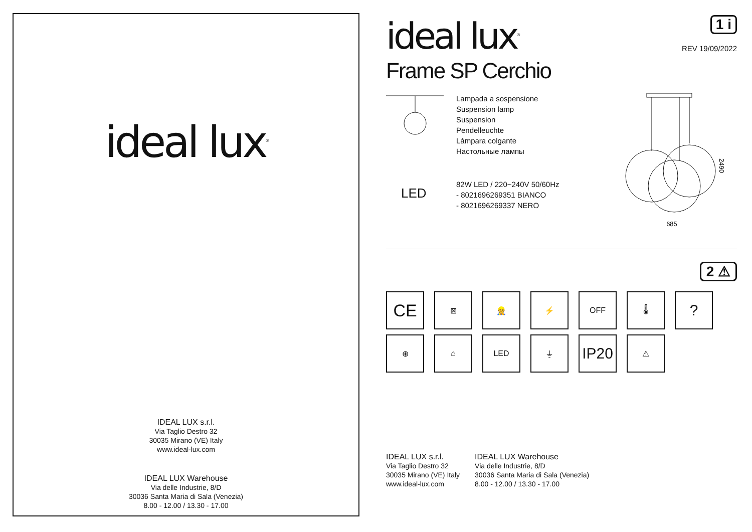ideal lux<sup>®</sup>
IDEAL LUX s.r.l.
Via Taglio Destro 32
30035 Mirano (VE) Italy
www.ideal-lux.com
IDEAL LUX Warehouse
Via delle Industrie, 8/D
30036 Santa Maria di Sala (Venezia)
8.00 - 12.00 / 13.30 - 17.00
ideal lux<sup>®</sup>
1 i
REV 19/09/2022
Frame SP Cerchio
LED
Lampada a sospensione
Suspension lamp
Suspension
Pendelleuchte
Lámpara colgante
Настольные лампы
82W LED / 220~240V 50/60Hz
- 8021696269351 BIANCO
- 8021696269337 NERO
685
2490
2 ⚠
CE
⊠
👷
⚡
OFF
🌡
?
⊕
⌂
LED
⏚
IP20
⚠
IDEAL LUX s.r.l.
Via Taglio Destro 32
30035 Mirano (VE) Italy
www.ideal-lux.com
IDEAL LUX Warehouse
Via delle Industrie, 8/D
30036 Santa Maria di Sala (Venezia)
8.00 - 12.00 / 13.30 - 17.00